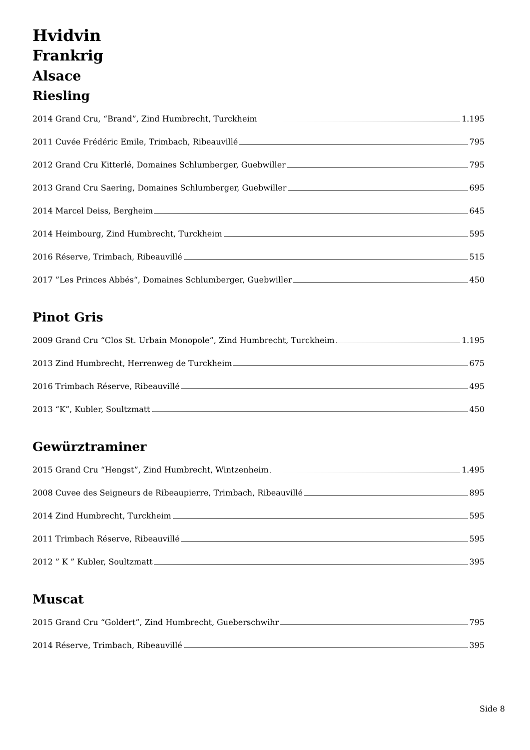Hvidvin
Frankrig
Alsace
Riesling
2014 Grand Cru, “Brand”, Zind Humbrecht, Turckheim 1.195
2011 Cuvée Frédéric Emile, Trimbach, Ribeauvillé 795
2012 Grand Cru Kitterlé, Domaines Schlumberger, Guebwiller 795
2013 Grand Cru Saering, Domaines Schlumberger, Guebwiller 695
2014 Marcel Deiss, Bergheim 645
2014 Heimbourg, Zind Humbrecht, Turckheim 595
2016 Réserve, Trimbach, Ribeauvillé 515
2017 ”Les Princes Abbés“, Domaines Schlumberger, Guebwiller 450
Pinot Gris
2009 Grand Cru “Clos St. Urbain Monopole”, Zind Humbrecht, Turckheim 1.195
2013 Zind Humbrecht, Herrenweg de Turckheim 675
2016 Trimbach Réserve, Ribeauvillé 495
2013 “K”, Kubler, Soultzmatt 450
Gewürztraminer
2015 Grand Cru “Hengst”, Zind Humbrecht, Wintzenheim 1.495
2008 Cuvee des Seigneurs de Ribeaupierre, Trimbach, Ribeauvillé 895
2014 Zind Humbrecht, Turckheim 595
2011 Trimbach Réserve, Ribeauvillé 595
2012 ” K ” Kubler, Soultzmatt 395
Muscat
2015 Grand Cru “Goldert”, Zind Humbrecht, Gueberschwihr 795
2014 Réserve, Trimbach, Ribeauvillé 395
Side 8